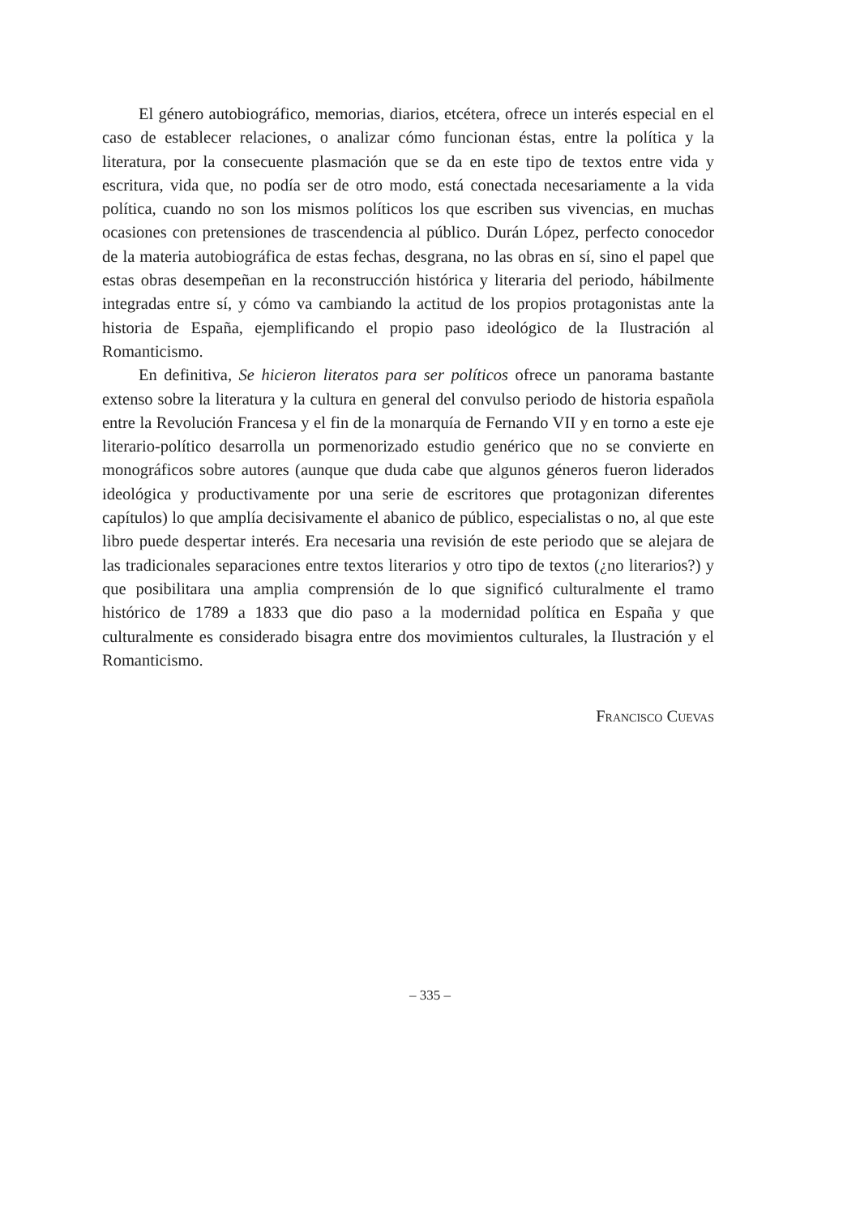El género autobiográfico, memorias, diarios, etcétera, ofrece un interés especial en el caso de establecer relaciones, o analizar cómo funcionan éstas, entre la política y la literatura, por la consecuente plasmación que se da en este tipo de textos entre vida y escritura, vida que, no podía ser de otro modo, está conectada necesariamente a la vida política, cuando no son los mismos políticos los que escriben sus vivencias, en muchas ocasiones con pretensiones de trascendencia al público. Durán López, perfecto conocedor de la materia autobiográfica de estas fechas, desgrana, no las obras en sí, sino el papel que estas obras desempeñan en la reconstrucción histórica y literaria del periodo, hábilmente integradas entre sí, y cómo va cambiando la actitud de los propios protagonistas ante la historia de España, ejemplificando el propio paso ideológico de la Ilustración al Romanticismo.
En definitiva, Se hicieron literatos para ser políticos ofrece un panorama bastante extenso sobre la literatura y la cultura en general del convulso periodo de historia española entre la Revolución Francesa y el fin de la monarquía de Fernando VII y en torno a este eje literario-político desarrolla un pormenorizado estudio genérico que no se convierte en monográficos sobre autores (aunque que duda cabe que algunos géneros fueron liderados ideológica y productivamente por una serie de escritores que protagonizan diferentes capítulos) lo que amplía decisivamente el abanico de público, especialistas o no, al que este libro puede despertar interés. Era necesaria una revisión de este periodo que se alejara de las tradicionales separaciones entre textos literarios y otro tipo de textos (¿no literarios?) y que posibilitara una amplia comprensión de lo que significó culturalmente el tramo histórico de 1789 a 1833 que dio paso a la modernidad política en España y que culturalmente es considerado bisagra entre dos movimientos culturales, la Ilustración y el Romanticismo.
Francisco Cuevas
– 335 –